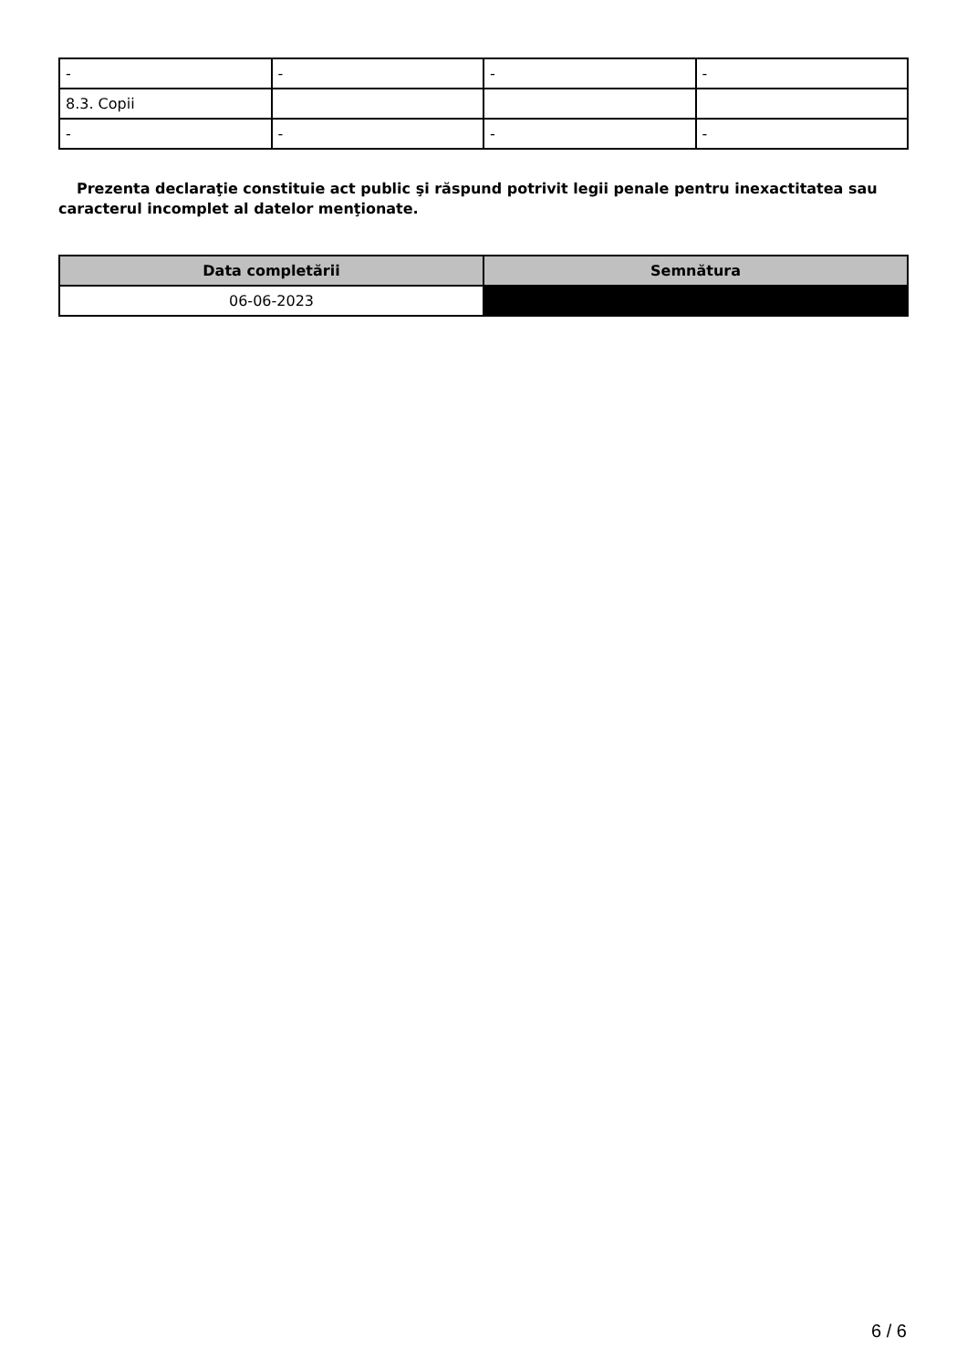| - | - | - | - |
| 8.3. Copii | | | |
| - | - | - | - |
Prezenta declaraţie constituie act public şi răspund potrivit legii penale pentru inexactitatea sau caracterul incomplet al datelor menţionate.
| Data completării | Semnătura |
| --- | --- |
| 06-06-2023 | |
6 / 6